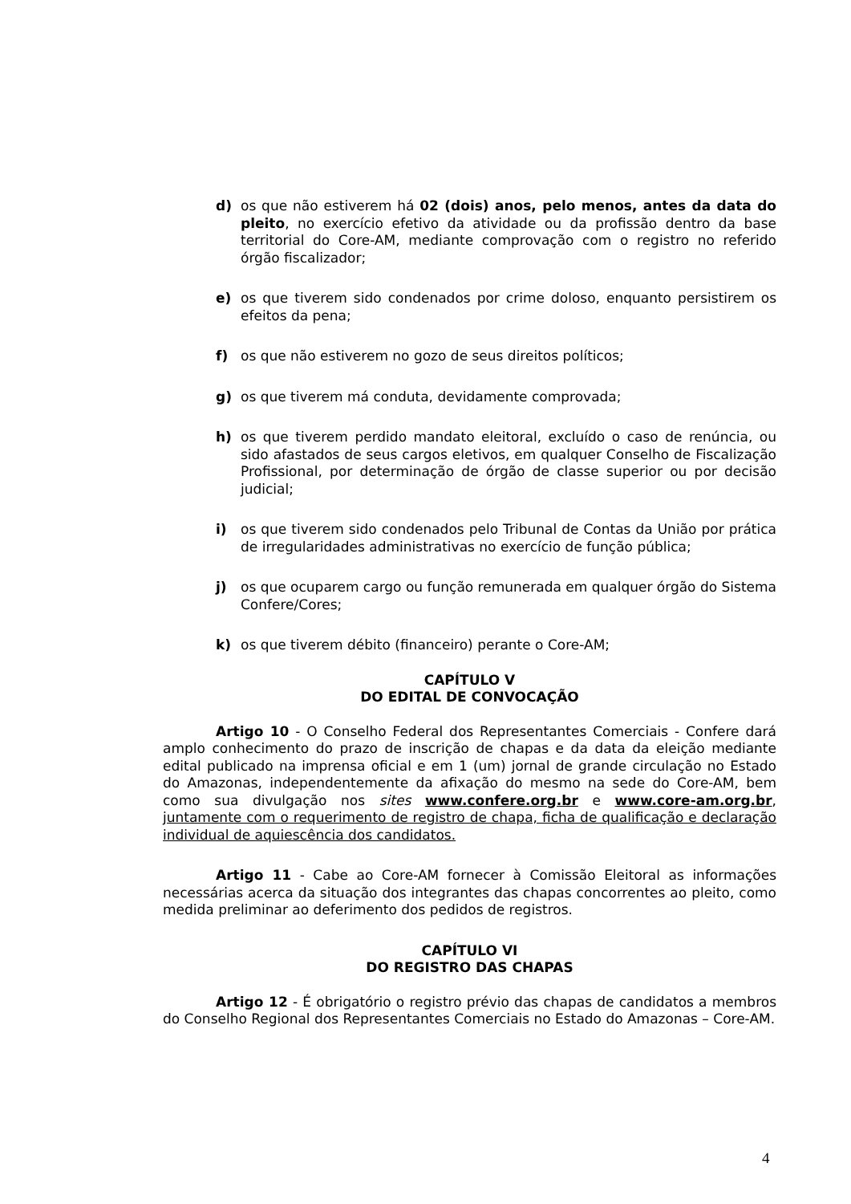d) os que não estiverem há 02 (dois) anos, pelo menos, antes da data do pleito, no exercício efetivo da atividade ou da profissão dentro da base territorial do Core-AM, mediante comprovação com o registro no referido órgão fiscalizador;
e) os que tiverem sido condenados por crime doloso, enquanto persistirem os efeitos da pena;
f) os que não estiverem no gozo de seus direitos políticos;
g) os que tiverem má conduta, devidamente comprovada;
h) os que tiverem perdido mandato eleitoral, excluído o caso de renúncia, ou sido afastados de seus cargos eletivos, em qualquer Conselho de Fiscalização Profissional, por determinação de órgão de classe superior ou por decisão judicial;
i) os que tiverem sido condenados pelo Tribunal de Contas da União por prática de irregularidades administrativas no exercício de função pública;
j) os que ocuparem cargo ou função remunerada em qualquer órgão do Sistema Confere/Cores;
k) os que tiverem débito (financeiro) perante o Core-AM;
CAPÍTULO V
DO EDITAL DE CONVOCAÇÃO
Artigo 10 - O Conselho Federal dos Representantes Comerciais - Confere dará amplo conhecimento do prazo de inscrição de chapas e da data da eleição mediante edital publicado na imprensa oficial e em 1 (um) jornal de grande circulação no Estado do Amazonas, independentemente da afixação do mesmo na sede do Core-AM, bem como sua divulgação nos sites www.confere.org.br e www.core-am.org.br, juntamente com o requerimento de registro de chapa, ficha de qualificação e declaração individual de aquiescência dos candidatos.
Artigo 11 - Cabe ao Core-AM fornecer à Comissão Eleitoral as informações necessárias acerca da situação dos integrantes das chapas concorrentes ao pleito, como medida preliminar ao deferimento dos pedidos de registros.
CAPÍTULO VI
DO REGISTRO DAS CHAPAS
Artigo 12 - É obrigatório o registro prévio das chapas de candidatos a membros do Conselho Regional dos Representantes Comerciais no Estado do Amazonas – Core-AM.
4